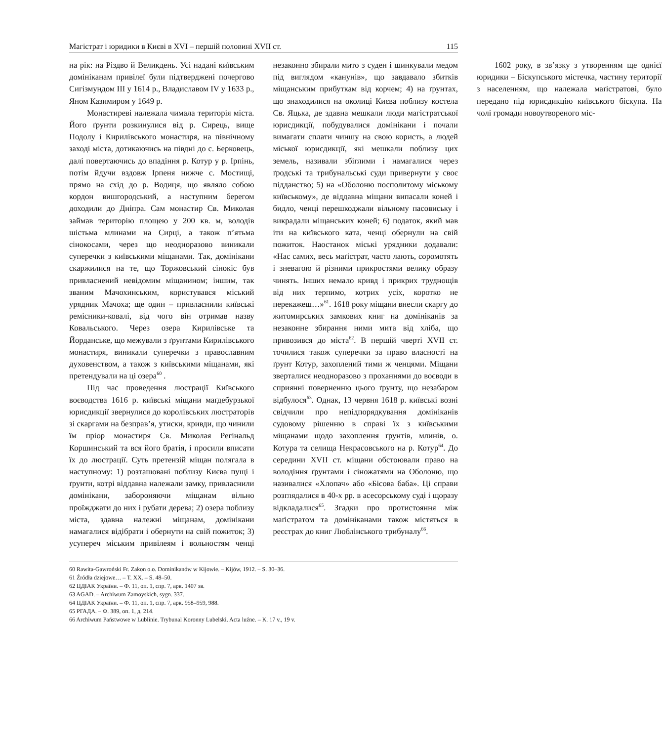Магістрат і юридики в Києві в XVI – першій половині XVII ст. 115
на рік: на Різдво й Великдень. Усі надані київським домініканам привілеї були підтверджені почергово Сигізмундом III у 1614 р., Владиславом IV у 1633 р., Яном Казимиром у 1649 р.
Монастиреві належала чимала територія міста. Його ґрунти розкинулися від р. Сирець, вище Подолу і Кирилівського монастиря, на північному заході міста, дотикаючись на півдні до с. Берковець, далі повертаючись до впадіння р. Котур у р. Ірпінь, потім йдучи вздовж Ірпеня нижче с. Мостищі, прямо на схід до р. Водиця, що являло собою кордон вишгородський, а наступним берегом доходили до Дніпра. Сам монастир Св. Миколая займав територію площею у 200 кв. м, володів шістьма млинами на Сирці, а також п’ятьма сінокосами, через що неодноразово виникали суперечки з київськими міщанами. Так, домінікани скаржилися на те, що Торжовський сінокіс був привласнений невідомим міщанином; іншим, так званим Мачохинським, користувався міський урядник Мачоха; ще один – привласнили київські ремісники-ковалі, від чого він отримав назву Ковальського. Через озера Кирилівське та Йорданське, що межували з ґрунтами Кирилівського монастиря, виникали суперечки з православним духовенством, а також з київськими міщанами, які претендували на ці озера<sup>60</sup> .
Під час проведення люстрації Київського воєводства 1616 р. київські міщани маґдебурзької юрисдикції звернулися до королівських люстраторів зі скаргами на безправ’я, утиски, кривди, що чинили їм пріор монастиря Св. Миколая Регінальд Коршинський та вся його братія, і просили вписати їх до люстрації. Суть претензій міщан полягала в наступному: 1) розташовані поблизу Києва пущі і ґрунти, котрі віддавна належали замку, привласнили домінікани, забороняючи міщанам вільно проїжджати до них і рубати дерева; 2) озера поблизу міста, здавна належні міщанам, домінікани намагалися відібрати і обернути на свій пожиток; 3) усупереч міським привілеям і вольностям ченці незаконно збирали мито з суден і шинкували медом під виглядом «канунів», що завдавало збитків міщанським прибуткам від корчем; 4) на ґрунтах, що знаходилися на околиці Києва поблизу костела Св. Яцька, де здавна мешкали люди магістратської юрисдикції, побудувалися домінікани і почали вимагати сплати чиншу на свою користь, а людей міської юрисдикції, які мешкали поблизу цих земель, називали збіглими і намагалися через ґродські та трибунальські суди привернути у своє підданство; 5) на «Оболоню посполитому міському київському», де віддавна міщани випасали коней і бидло, ченці перешкоджали вільному пасовиську і викрадали міщанських коней; 6) податок, який мав іти на київського ката, ченці обернули на свій пожиток. Наостанок міські урядники додавали: «Нас самих, весь маґістрат, часто лають, соромотять і зневагою й різними прикростями велику образу чинять. Інших немало кривд і прикрих труднощів від них терпимо, котрих усіх, коротко не перекажеш…»<sup>61</sup>. 1618 року міщани внесли скаргу до житомирських замкових книг на домініканів за незаконне збирання ними мита від хліба, що привозився до міста<sup>62</sup>. В першій чверті XVII ст. точилися також суперечки за право власності на ґрунт Котур, захоплений тими ж ченцями. Міщани зверталися неодноразово з проханнями до воєводи в сприянні поверненню цього ґрунту, що незабаром відбулося<sup>63</sup>. Однак, 13 червня 1618 р. київські возні свідчили про непідпорядкування домініканів судовому рішенню в справі їх з київськими міщанами щодо захоплення ґрунтів, млинів, о. Котура та селища Некрасовського на р. Котур<sup>64</sup>. До середини XVII ст. міщани обстоювали право на володіння ґрунтами і сіножатями на Оболоню, що називалися «Хлопач» або «Бісова баба». Ці справи розглядалися в 40-х рр. в асесорському суді і щоразу відкладалися<sup>65</sup>. Згадки про протистояння між маґістратом та домініканами також містяться в реєстрах до книг Люблінського трибуналу<sup>66</sup>.
1602 року, в зв’язку з утворенням ще однієї юридики – Біскупського містечка, частину території з населенням, що належала маґістратові, було передано під юрисдикцію київського біскупа. На чолі громади новоутвореного міс-
60 Rawita-Gawroński Fr. Zakon o.o. Dominikanów w Kijowie. – Kijów, 1912. – S. 30–36.
61 Źródła dziejowe… – T. XX. – S. 48–50.
62 ЦДІАК України. – Ф. 11, оп. 1, спр. 7, арк. 1407 зв.
63 AGAD. – Archiwum Zamoyskich, sygn. 337.
64 ЦДІАК України. – Ф. 11, оп. 1, спр. 7, арк. 958–959, 988.
65 РГАДА. – Ф. 389, оп. 1, д. 214.
66 Archiwum Państwowe w Lublinie. Trybunal Koronny Lubelski. Acta luźne. – K. 17 v., 19 v.